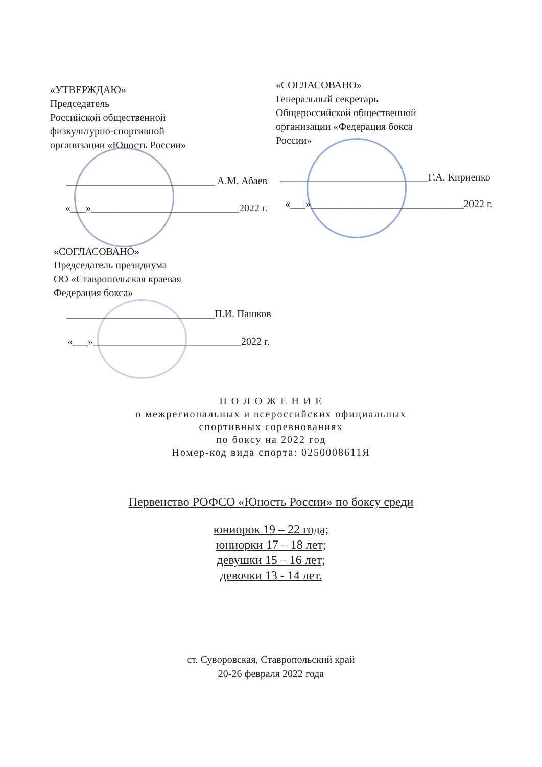«УТВЕРЖДАЮ»
Председатель
Российской общественной
физкультурно-спортивной
организации «Юность России»
_____________________________ А.М. Абаев
«___»_____________________________2022 г.
«СОГЛАСОВАНО»
Генеральный секретарь
Общероссийской общественной
организации «Федерация бокса
России»
_____________________________Г.А. Кириенко
«___»______________________________2022 г.
«СОГЛАСОВАНО»
Председатель президиума
ОО «Ставропольская краевая
Федерация бокса»
_____________________________П.И. Пашков
«___»_____________________________2022 г.
П О Л О Ж Е Н И Е
о межрегиональных и всероссийских официальных
спортивных соревнованиях
по боксу на 2022 год
Номер-код вида спорта: 0250008611Я
Первенство РОФСО «Юность России» по боксу среди
юниорок 19 – 22 года;
юниорки 17 – 18 лет;
девушки 15 – 16 лет;
девочки 13 - 14 лет.
ст. Суворовская, Ставропольский край
20-26 февраля 2022 года